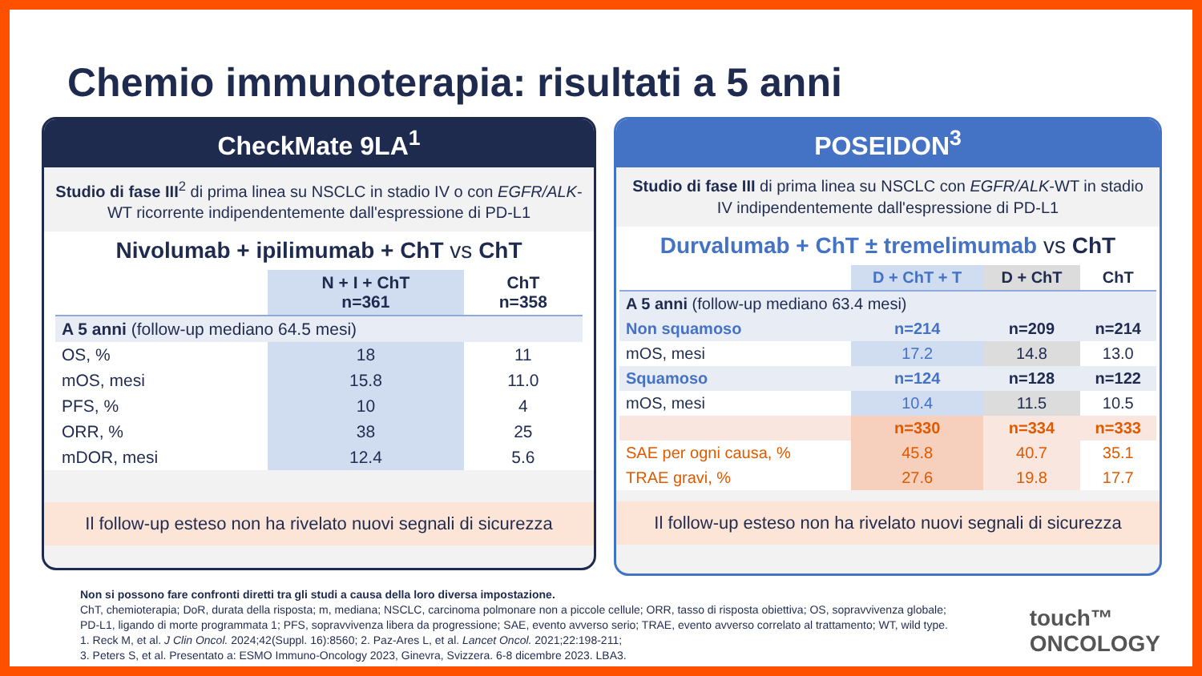Chemio immunoterapia: risultati a 5 anni
CheckMate 9LA<sup>1</sup>
Studio di fase III<sup>2</sup> di prima linea su NSCLC in stadio IV o con EGFR/ALK-WT ricorrente indipendentemente dall'espressione di PD-L1
Nivolumab + ipilimumab + ChT vs ChT
| | N + I + ChT n=361 | ChT n=358 |
| --- | --- | --- |
| A 5 anni (follow-up mediano 64.5 mesi) | | |
| OS, % | 18 | 11 |
| mOS, mesi | 15.8 | 11.0 |
| PFS, % | 10 | 4 |
| ORR, % | 38 | 25 |
| mDOR, mesi | 12.4 | 5.6 |
Il follow-up esteso non ha rivelato nuovi segnali di sicurezza
POSEIDON<sup>3</sup>
Studio di fase III di prima linea su NSCLC con EGFR/ALK-WT in stadio IV indipendentemente dall'espressione di PD-L1
Durvalumab + ChT ± tremelimumab vs ChT
| | D + ChT + T | D + ChT | ChT |
| --- | --- | --- | --- |
| A 5 anni (follow-up mediano 63.4 mesi) | | | |
| Non squamoso | n=214 | n=209 | n=214 |
| mOS, mesi | 17.2 | 14.8 | 13.0 |
| Squamoso | n=124 | n=128 | n=122 |
| mOS, mesi | 10.4 | 11.5 | 10.5 |
| | n=330 | n=334 | n=333 |
| SAE per ogni causa, % | 45.8 | 40.7 | 35.1 |
| TRAE gravi, % | 27.6 | 19.8 | 17.7 |
Il follow-up esteso non ha rivelato nuovi segnali di sicurezza
Non si possono fare confronti diretti tra gli studi a causa della loro diversa impostazione.
ChT, chemioterapia; DoR, durata della risposta; m, mediana; NSCLC, carcinoma polmonare non a piccole cellule; ORR, tasso di risposta obiettiva; OS, sopravvivenza globale;
PD-L1, ligando di morte programmata 1; PFS, sopravvivenza libera da progressione; SAE, evento avverso serio; TRAE, evento avverso correlato al trattamento; WT, wild type.
1. Reck M, et al. J Clin Oncol. 2024;42(Suppl. 16):8560; 2. Paz-Ares L, et al. Lancet Oncol. 2021;22:198-211;
3. Peters S, et al. Presentato a: ESMO Immuno-Oncology 2023, Ginevra, Svizzera. 6-8 dicembre 2023. LBA3.
touch™
ONCOLOGY